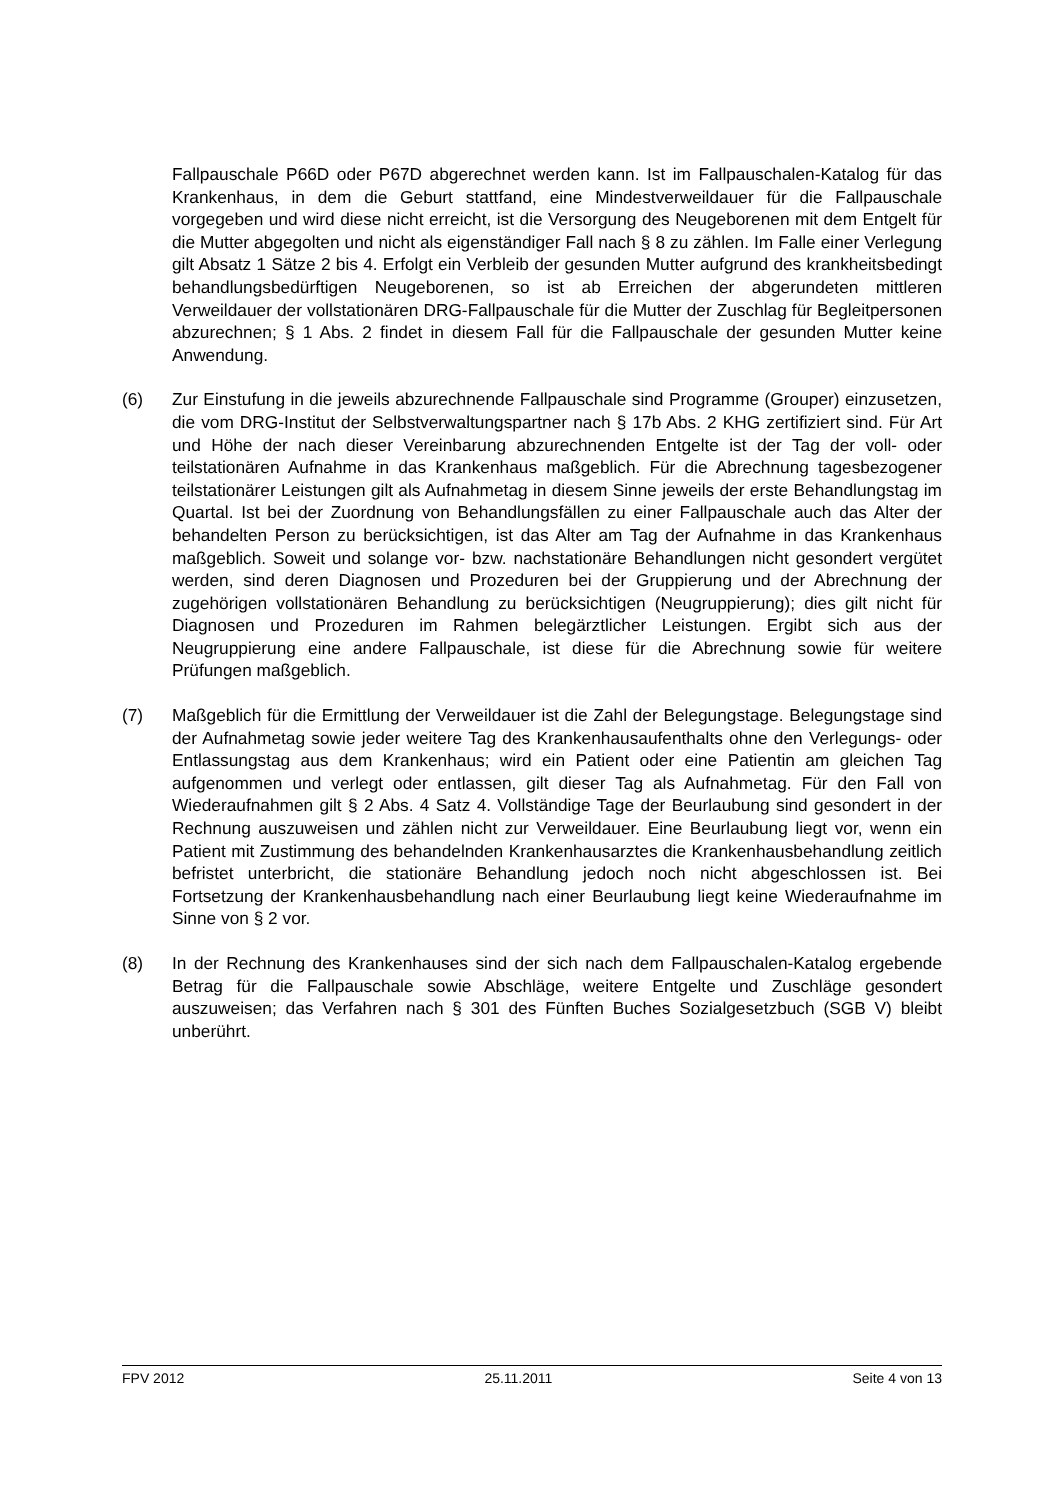Fallpauschale P66D oder P67D abgerechnet werden kann. Ist im Fallpauschalen-Katalog für das Krankenhaus, in dem die Geburt stattfand, eine Mindestverweildauer für die Fallpauschale vorgegeben und wird diese nicht erreicht, ist die Versorgung des Neugeborenen mit dem Entgelt für die Mutter abgegolten und nicht als eigenständiger Fall nach § 8 zu zählen. Im Falle einer Verlegung gilt Absatz 1 Sätze 2 bis 4. Erfolgt ein Verbleib der gesunden Mutter aufgrund des krankheitsbedingt behandlungsbedürftigen Neugeborenen, so ist ab Erreichen der abgerundeten mittleren Verweildauer der vollstationären DRG-Fallpauschale für die Mutter der Zuschlag für Begleitpersonen abzurechnen; § 1 Abs. 2 findet in diesem Fall für die Fallpauschale der gesunden Mutter keine Anwendung.
(6) Zur Einstufung in die jeweils abzurechnende Fallpauschale sind Programme (Grouper) einzusetzen, die vom DRG-Institut der Selbstverwaltungspartner nach § 17b Abs. 2 KHG zertifiziert sind. Für Art und Höhe der nach dieser Vereinbarung abzurechnenden Entgelte ist der Tag der voll- oder teilstationären Aufnahme in das Krankenhaus maßgeblich. Für die Abrechnung tagesbezogener teilstationärer Leistungen gilt als Aufnahmetag in diesem Sinne jeweils der erste Behandlungstag im Quartal. Ist bei der Zuordnung von Behandlungsfällen zu einer Fallpauschale auch das Alter der behandelten Person zu berücksichtigen, ist das Alter am Tag der Aufnahme in das Krankenhaus maßgeblich. Soweit und solange vor- bzw. nachstationäre Behandlungen nicht gesondert vergütet werden, sind deren Diagnosen und Prozeduren bei der Gruppierung und der Abrechnung der zugehörigen vollstationären Behandlung zu berücksichtigen (Neugruppierung); dies gilt nicht für Diagnosen und Prozeduren im Rahmen belegärztlicher Leistungen. Ergibt sich aus der Neugruppierung eine andere Fallpauschale, ist diese für die Abrechnung sowie für weitere Prüfungen maßgeblich.
(7) Maßgeblich für die Ermittlung der Verweildauer ist die Zahl der Belegungstage. Belegungstage sind der Aufnahmetag sowie jeder weitere Tag des Krankenhausaufenthalts ohne den Verlegungs- oder Entlassungstag aus dem Krankenhaus; wird ein Patient oder eine Patientin am gleichen Tag aufgenommen und verlegt oder entlassen, gilt dieser Tag als Aufnahmetag. Für den Fall von Wiederaufnahmen gilt § 2 Abs. 4 Satz 4. Vollständige Tage der Beurlaubung sind gesondert in der Rechnung auszuweisen und zählen nicht zur Verweildauer. Eine Beurlaubung liegt vor, wenn ein Patient mit Zustimmung des behandelnden Krankenhausarztes die Krankenhausbehandlung zeitlich befristet unterbricht, die stationäre Behandlung jedoch noch nicht abgeschlossen ist. Bei Fortsetzung der Krankenhausbehandlung nach einer Beurlaubung liegt keine Wiederaufnahme im Sinne von § 2 vor.
(8) In der Rechnung des Krankenhauses sind der sich nach dem Fallpauschalen-Katalog ergebende Betrag für die Fallpauschale sowie Abschläge, weitere Entgelte und Zuschläge gesondert auszuweisen; das Verfahren nach § 301 des Fünften Buches Sozialgesetzbuch (SGB V) bleibt unberührt.
FPV 2012 25.11.2011 Seite 4 von 13